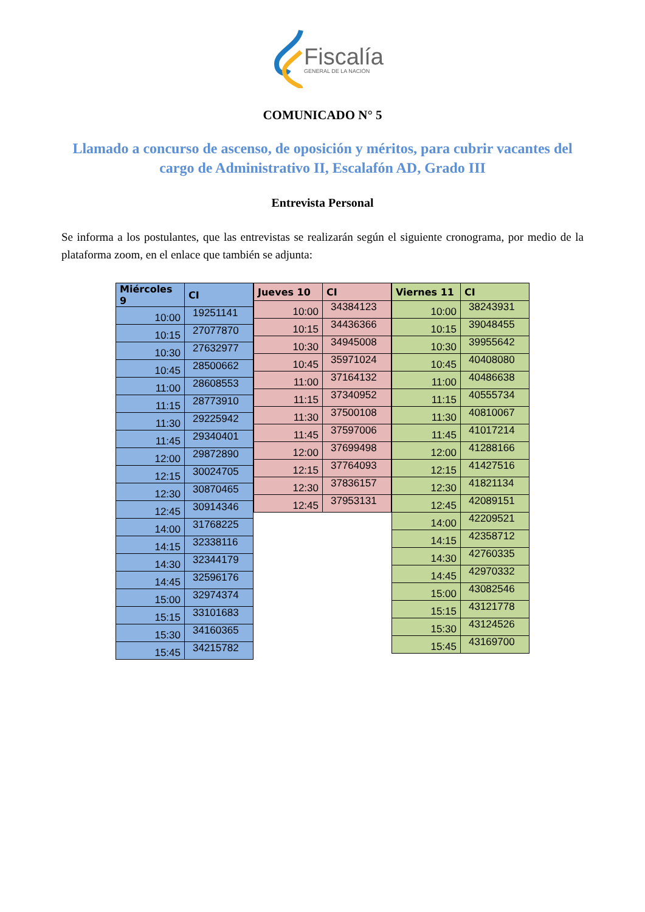Fiscalía
GENERAL DE LA NACIÓN
COMUNICADO N° 5
Llamado a concurso de ascenso, de oposición y méritos, para cubrir vacantes del cargo de Administrativo II, Escalafón AD, Grado III
Entrevista Personal
Se informa a los postulantes, que las entrevistas se realizarán según el siguiente cronograma, por medio de la plataforma zoom, en el enlace que también se adjunta:
| Miércoles 9 | CI |
| --- | --- |
| 10:00 | 19251141 |
| 10:15 | 27077870 |
| 10:30 | 27632977 |
| 10:45 | 28500662 |
| 11:00 | 28608553 |
| 11:15 | 28773910 |
| 11:30 | 29225942 |
| 11:45 | 29340401 |
| 12:00 | 29872890 |
| 12:15 | 30024705 |
| 12:30 | 30870465 |
| 12:45 | 30914346 |
| 14:00 | 31768225 |
| 14:15 | 32338116 |
| 14:30 | 32344179 |
| 14:45 | 32596176 |
| 15:00 | 32974374 |
| 15:15 | 33101683 |
| 15:30 | 34160365 |
| 15:45 | 34215782 |
| Jueves 10 | CI |
| --- | --- |
| 10:00 | 34384123 |
| 10:15 | 34436366 |
| 10:30 | 34945008 |
| 10:45 | 35971024 |
| 11:00 | 37164132 |
| 11:15 | 37340952 |
| 11:30 | 37500108 |
| 11:45 | 37597006 |
| 12:00 | 37699498 |
| 12:15 | 37764093 |
| 12:30 | 37836157 |
| 12:45 | 37953131 |
| Viernes 11 | CI |
| --- | --- |
| 10:00 | 38243931 |
| 10:15 | 39048455 |
| 10:30 | 39955642 |
| 10:45 | 40408080 |
| 11:00 | 40486638 |
| 11:15 | 40555734 |
| 11:30 | 40810067 |
| 11:45 | 41017214 |
| 12:00 | 41288166 |
| 12:15 | 41427516 |
| 12:30 | 41821134 |
| 12:45 | 42089151 |
| 14:00 | 42209521 |
| 14:15 | 42358712 |
| 14:30 | 42760335 |
| 14:45 | 42970332 |
| 15:00 | 43082546 |
| 15:15 | 43121778 |
| 15:30 | 43124526 |
| 15:45 | 43169700 |